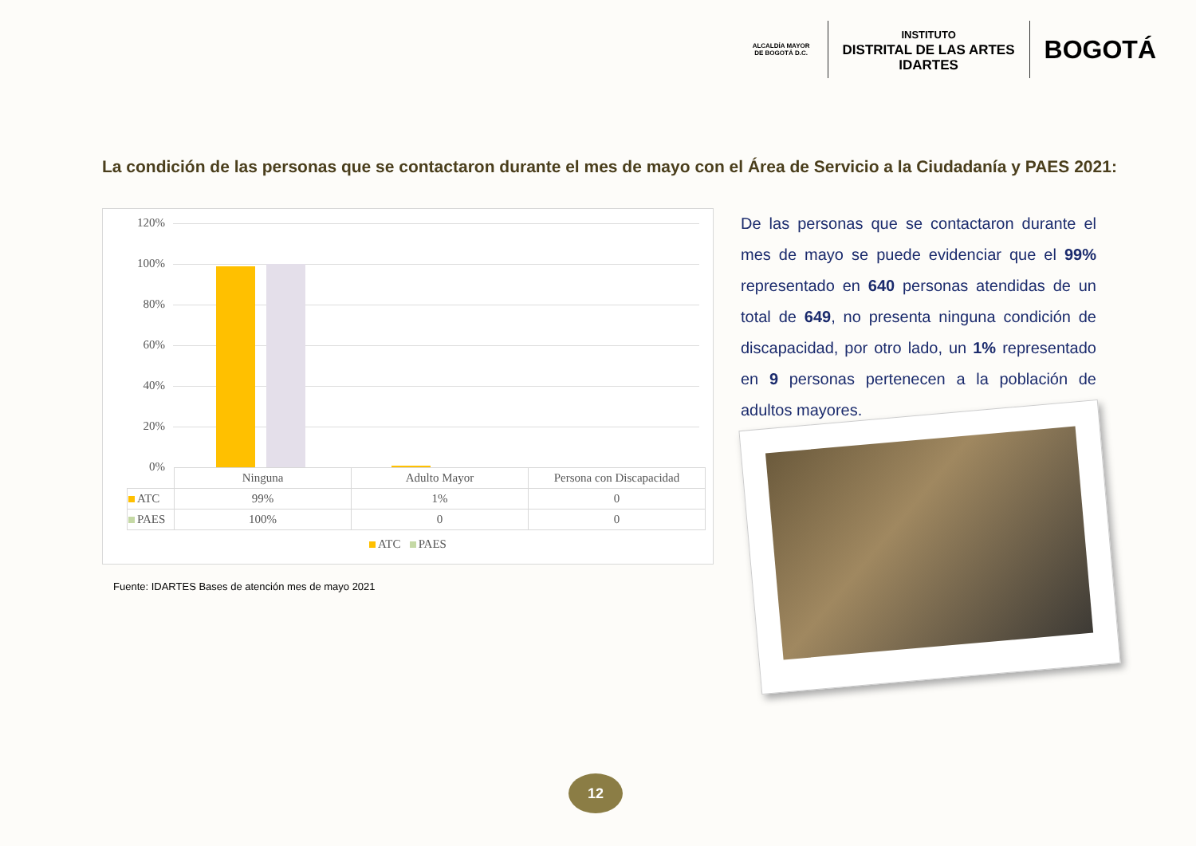ALCALDÍA MAYOR
DE BOGOTÁ D.C.
INSTITUTO
DISTRITAL DE LAS ARTES
IDARTES
BOGOTÁ
La condición de las personas que se contactaron durante el mes de mayo con el Área de Servicio a la Ciudadanía y PAES 2021:
120%
100%
80%
60%
40%
20%
0%
| | Ninguna | Adulto Mayor | Persona con Discapacidad |
| ATC | 99% | 1% | 0 |
| PAES | 100% | 0 | 0 |
ATC PAES
Fuente: IDARTES Bases de atención mes de mayo 2021
De las personas que se contactaron durante el mes de mayo se puede evidenciar que el 99% representado en 640 personas atendidas de un total de 649, no presenta ninguna condición de discapacidad, por otro lado, un 1% representado en 9 personas pertenecen a la población de adultos mayores.
12